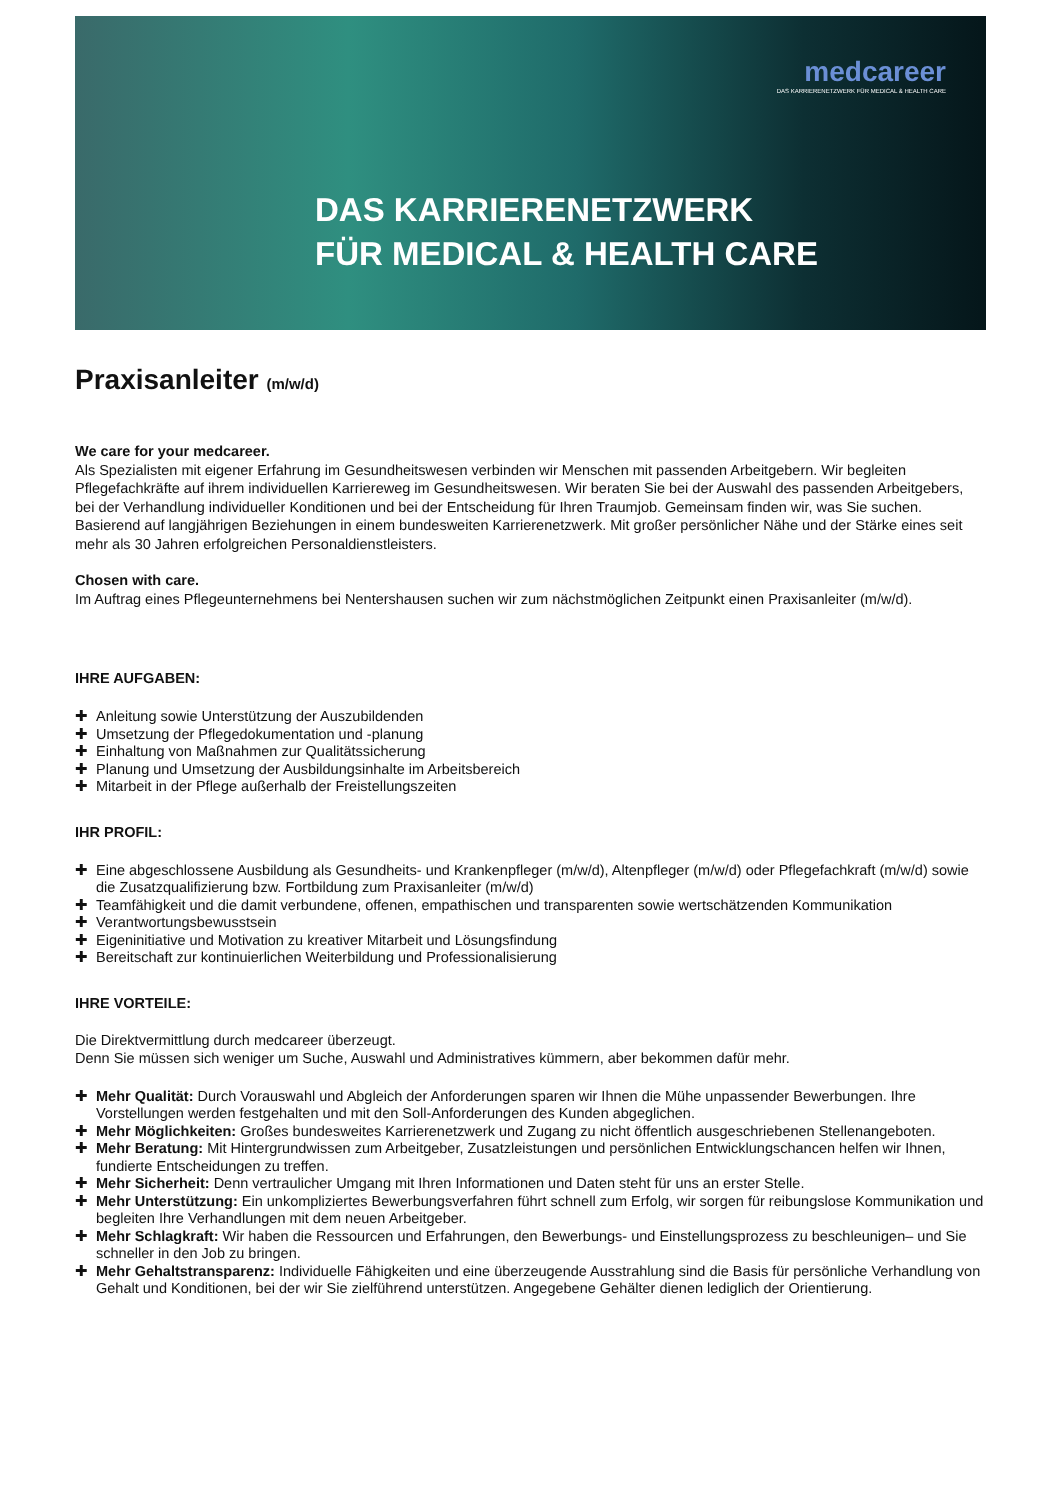medcareer
DAS KARRIERENETZWERK FÜR MEDICAL & HEALTH CARE
DAS KARRIERENETZWERK
FÜR MEDICAL & HEALTH CARE
Praxisanleiter (m/w/d)
We care for your medcareer.
Als Spezialisten mit eigener Erfahrung im Gesundheitswesen verbinden wir Menschen mit passenden Arbeitgebern. Wir begleiten Pflegefachkräfte auf ihrem individuellen Karriereweg im Gesundheitswesen. Wir beraten Sie bei der Auswahl des passenden Arbeitgebers, bei der Verhandlung individueller Konditionen und bei der Entscheidung für Ihren Traumjob. Gemeinsam finden wir, was Sie suchen. Basierend auf langjährigen Beziehungen in einem bundesweiten Karrierenetzwerk. Mit großer persönlicher Nähe und der Stärke eines seit mehr als 30 Jahren erfolgreichen Personaldienstleisters.
Chosen with care.
Im Auftrag eines Pflegeunternehmens bei Nentershausen suchen wir zum nächstmöglichen Zeitpunkt einen Praxisanleiter (m/w/d).
IHRE AUFGABEN:
✚ Anleitung sowie Unterstützung der Auszubildenden
✚ Umsetzung der Pflegedokumentation und -planung
✚ Einhaltung von Maßnahmen zur Qualitätssicherung
✚ Planung und Umsetzung der Ausbildungsinhalte im Arbeitsbereich
✚ Mitarbeit in der Pflege außerhalb der Freistellungszeiten
IHR PROFIL:
✚ Eine abgeschlossene Ausbildung als Gesundheits- und Krankenpfleger (m/w/d), Altenpfleger (m/w/d) oder Pflegefachkraft (m/w/d) sowie die Zusatzqualifizierung bzw. Fortbildung zum Praxisanleiter (m/w/d)
✚ Teamfähigkeit und die damit verbundene, offenen, empathischen und transparenten sowie wertschätzenden Kommunikation
✚ Verantwortungsbewusstsein
✚ Eigeninitiative und Motivation zu kreativer Mitarbeit und Lösungsfindung
✚ Bereitschaft zur kontinuierlichen Weiterbildung und Professionalisierung
IHRE VORTEILE:
Die Direktvermittlung durch medcareer überzeugt.
Denn Sie müssen sich weniger um Suche, Auswahl und Administratives kümmern, aber bekommen dafür mehr.
✚ Mehr Qualität: Durch Vorauswahl und Abgleich der Anforderungen sparen wir Ihnen die Mühe unpassender Bewerbungen. Ihre Vorstellungen werden festgehalten und mit den Soll-Anforderungen des Kunden abgeglichen.
✚ Mehr Möglichkeiten: Großes bundesweites Karrierenetzwerk und Zugang zu nicht öffentlich ausgeschriebenen Stellenangeboten.
✚ Mehr Beratung: Mit Hintergrundwissen zum Arbeitgeber, Zusatzleistungen und persönlichen Entwicklungschancen helfen wir Ihnen, fundierte Entscheidungen zu treffen.
✚ Mehr Sicherheit: Denn vertraulicher Umgang mit Ihren Informationen und Daten steht für uns an erster Stelle.
✚ Mehr Unterstützung: Ein unkompliziertes Bewerbungsverfahren führt schnell zum Erfolg, wir sorgen für reibungslose Kommunikation und begleiten Ihre Verhandlungen mit dem neuen Arbeitgeber.
✚ Mehr Schlagkraft: Wir haben die Ressourcen und Erfahrungen, den Bewerbungs- und Einstellungsprozess zu beschleunigen– und Sie schneller in den Job zu bringen.
✚ Mehr Gehaltstransparenz: Individuelle Fähigkeiten und eine überzeugende Ausstrahlung sind die Basis für persönliche Verhandlung von Gehalt und Konditionen, bei der wir Sie zielführend unterstützen. Angegebene Gehälter dienen lediglich der Orientierung.